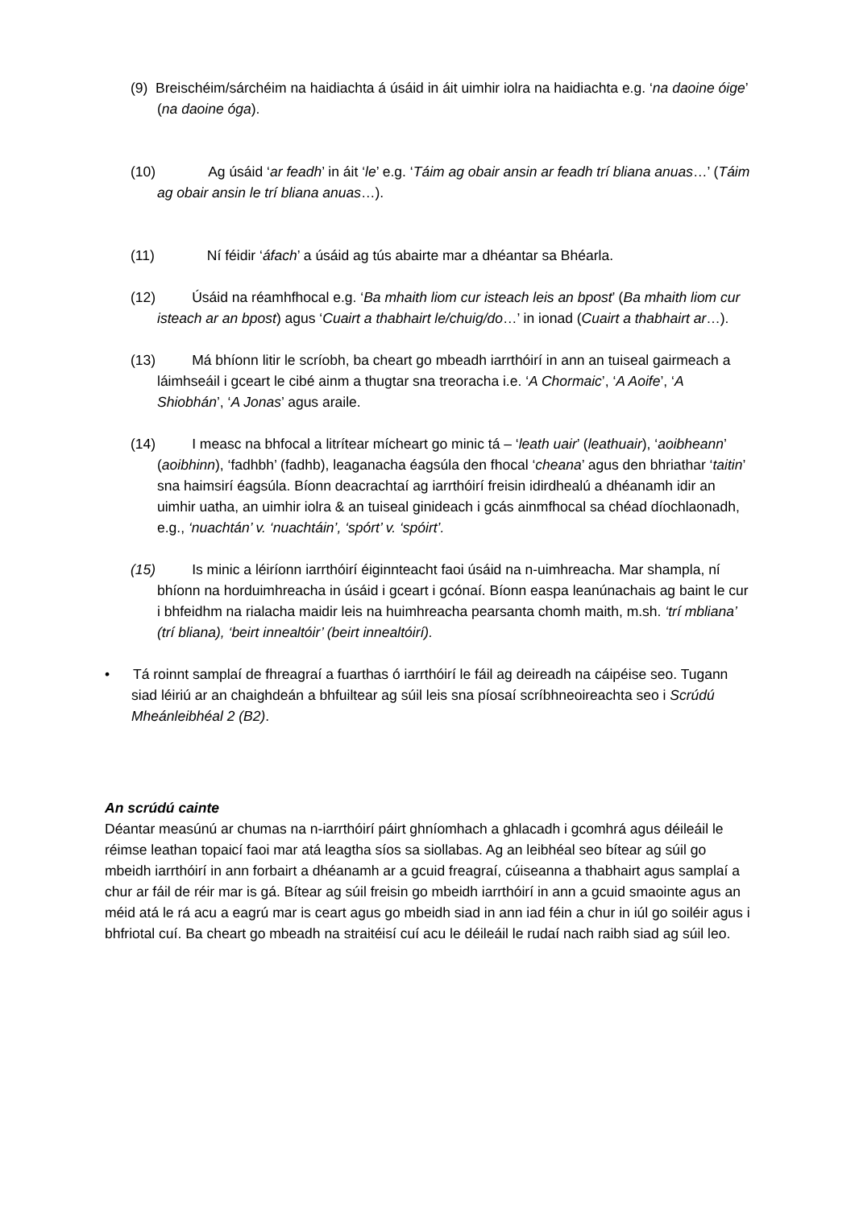(9) Breischéim/sárchéim na haidiachta á úsáid in áit uimhir iolra na haidiachta e.g. ‘na daoine óige’ (na daoine óga).
(10) Ag úsáid ‘ar feadh’ in áit ‘le’ e.g. ‘Táim ag obair ansin ar feadh trí bliana anuas…’ (Táim ag obair ansin le trí bliana anuas…).
(11) Ní féidir ‘áfach’ a úsáid ag tús abairte mar a dhéantar sa Bhéarla.
(12) Úsáid na réamhfhocal e.g. ‘Ba mhaith liom cur isteach leis an bpost’ (Ba mhaith liom cur isteach ar an bpost) agus ‘Cuairt a thabhairt le/chuig/do…’ in ionad (Cuairt a thabhairt ar…).
(13) Má bhíonn litir le scríobh, ba cheart go mbeadh iarrthóirí in ann an tuiseal gairmeach a láimhseáil i gceart le cibé ainm a thugtar sna treoracha i.e. ‘A Chormaic’, ‘A Aoife’, ‘A Shiobhán’, ‘A Jonas’ agus araile.
(14) I measc na bhfocal a litrítear mícheart go minic tá – ‘leath uair’ (leathuair), ‘aoibheann’ (aoibhinn), ‘fadhbh’ (fadhb), leaganacha éagsúla den fhocal ‘cheana’ agus den bhriathar ‘taitin’ sna haimsirí éagsúla. Bíonn deacrachtaí ag iarrthóirí freisin idirdhealú a dhéanamh idir an uimhir uatha, an uimhir iolra & an tuiseal ginideach i gcás ainmfhocal sa chéad díochlaonadh, e.g., ‘nuachtán’ v. ‘nuachtáin’, ‘spórt’ v. ‘spóirt’.
(15) Is minic a léiríonn iarrthóirí éiginnteacht faoi úsáid na n-uimhreacha. Mar shampla, ní bhíonn na horduimhreacha in úsáid i gceart i gcónaí. Bíonn easpa leanúnachais ag baint le cur i bhfeidhm na rialacha maidir leis na huimhreacha pearsanta chomh maith, m.sh. ‘trí mbliana’ (trí bliana), ‘beirt innealtóir’ (beirt innealtóirí).
• Tá roinnt samplaí de fhreagraí a fuarthas ó iarrthóirí le fáil ag deireadh na cáipéise seo. Tugann siad léiriú ar an chaighdeán a bhfuiltear ag súil leis sna píosaí scríbhneoireachta seo i Scrúdú Mheánleibhéal 2 (B2).
An scrúdú cainte
Déantar measúnú ar chumas na n-iarrthóirí páirt ghníomhach a ghlacadh i gcomhrá agus déileáil le réimse leathan topaicí faoi mar atá leagtha síos sa siollabas. Ag an leibhéal seo bítear ag súil go mbeidh iarrthóirí in ann forbairt a dhéanamh ar a gcuid freagraí, cúiseanna a thabhairt agus samplaí a chur ar fáil de réir mar is gá. Bítear ag súil freisin go mbeidh iarrthóirí in ann a gcuid smaointe agus an méid atá le rá acu a eagrú mar is ceart agus go mbeidh siad in ann iad féin a chur in iúl go soiléir agus i bhfriotal cuí. Ba cheart go mbeadh na straitéisí cuí acu le déileáil le rudaí nach raibh siad ag súil leo.